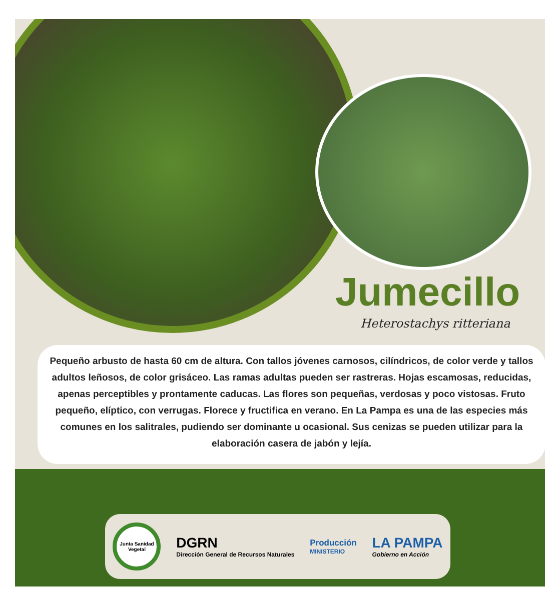Jumecillo
Heterostachys ritteriana
Pequeño arbusto de hasta 60 cm de altura. Con tallos jóvenes carnosos, cilíndricos, de color verde y tallos adultos leñosos, de color grisáceo. Las ramas adultas pueden ser rastreras. Hojas escamosas, reducidas, apenas perceptibles y prontamente caducas. Las flores son pequeñas, verdosas y poco vistosas. Fruto pequeño, elíptico, con verrugas. Florece y fructifica en verano. En La Pampa es una de las especies más comunes en los salitrales, pudiendo ser dominante u ocasional. Sus cenizas se pueden utilizar para la elaboración casera de jabón y lejía.
Junta Sanidad Vegetal
DGRN
Dirección General de Recursos Naturales
Producción
MINISTERIO
LA PAMPA
Gobierno en Acción